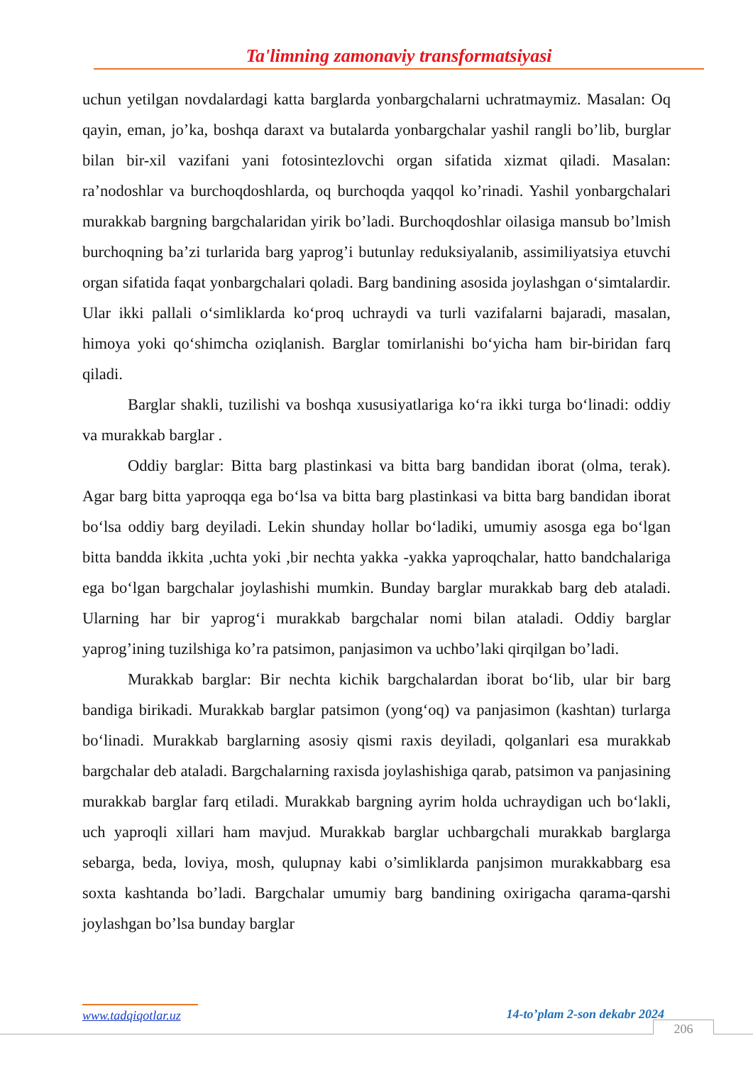Ta'limning zamonaviy transformatsiyasi
uchun yetilgan novdalardagi katta barglarda yonbargchalarni uchratmaymiz. Masalan: Oq qayin, eman, jo’ka, boshqa daraxt va butalarda yonbargchalar yashil rangli bo’lib, burglar bilan bir-xil vazifani yani fotosintezlovchi organ sifatida xizmat qiladi. Masalan: ra’nodoshlar va burchoqdoshlarda, oq burchoqda yaqqol ko’rinadi. Yashil yonbargchalari murakkab bargning bargchalaridan yirik bo’ladi. Burchoqdoshlar oilasiga mansub bo’lmish burchoqning ba’zi turlarida barg yaprog’i butunlay reduksiyalanib, assimiliyatsiya etuvchi organ sifatida faqat yonbargchalari qoladi. Barg bandining asosida joylashgan o‘simtalardir. Ular ikki pallali o‘simliklarda ko‘proq uchraydi va turli vazifalarni bajaradi, masalan, himoya yoki qo‘shimcha oziqlanish. Barglar tomirlanishi bo‘yicha ham bir-biridan farq qiladi.
Barglar shakli, tuzilishi va boshqa xususiyatlariga ko‘ra ikki turga bo‘linadi: oddiy va murakkab barglar .
Oddiy barglar: Bitta barg plastinkasi va bitta barg bandidan iborat (olma, terak). Agar barg bitta yaproqqa ega bo‘lsa va bitta barg plastinkasi va bitta barg bandidan iborat bo‘lsa oddiy barg deyiladi. Lekin shunday hollar bo‘ladiki, umumiy asosga ega bo‘lgan bitta bandda ikkita ,uchta yoki ,bir nechta yakka -yakka yaproqchalar, hatto bandchalariga ega bo‘lgan bargchalar joylashishi mumkin. Bunday barglar murakkab barg deb ataladi. Ularning har bir yaprog‘i murakkab bargchalar nomi bilan ataladi. Oddiy barglar yaprog’ining tuzilshiga ko’ra patsimon, panjasimon va uchbo’laki qirqilgan bo’ladi.
Murakkab barglar: Bir nechta kichik bargchalardan iborat bo‘lib, ular bir barg bandiga birikadi. Murakkab barglar patsimon (yong‘oq) va panjasimon (kashtan) turlarga bo‘linadi. Murakkab barglarning asosiy qismi raxis deyiladi, qolganlari esa murakkab bargchalar deb ataladi. Bargchalarning raxisda joylashishiga qarab, patsimon va panjasining murakkab barglar farq etiladi. Murakkab bargning ayrim holda uchraydigan uch bo‘lakli, uch yaproqli xillari ham mavjud. Murakkab barglar uchbargchali murakkab barglarga sebarga, beda, loviya, mosh, qulupnay kabi o’simliklarda panjsimon murakkabbarg esa soxta kashtanda bo’ladi. Bargchalar umumiy barg bandining oxirigacha qarama-qarshi joylashgan bo’lsa bunday barglar
www.tadqiqotlar.uz 14-to’plam 2-son dekabr 2024
206